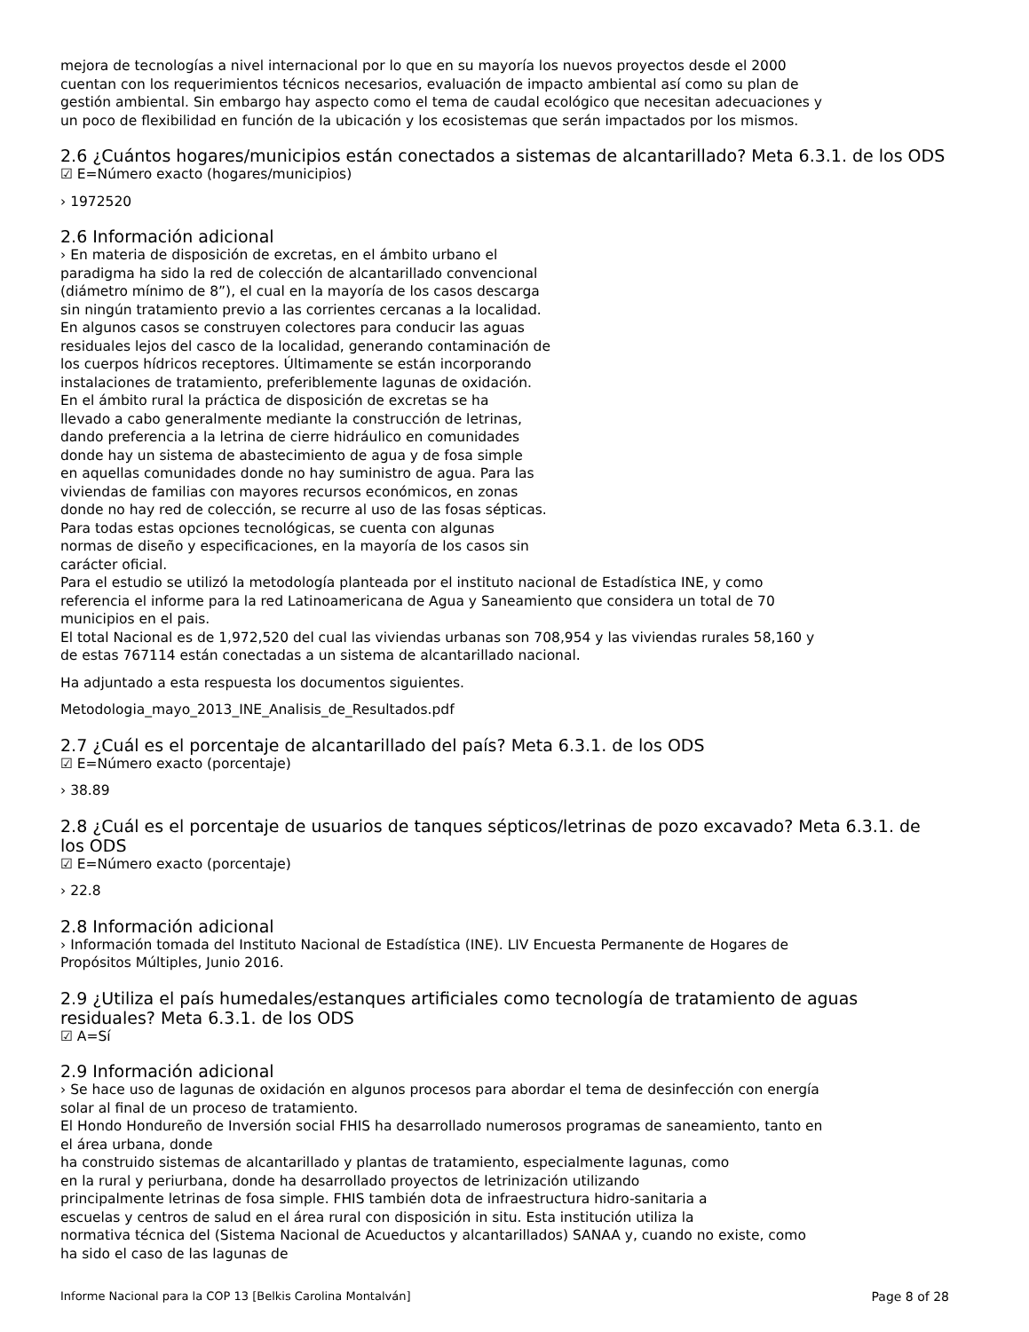mejora de tecnologías a nivel internacional por lo que en su mayoría los nuevos proyectos desde el 2000
cuentan con los requerimientos técnicos necesarios, evaluación de impacto ambiental así como su plan de
gestión ambiental. Sin embargo hay aspecto como el tema de caudal ecológico que necesitan adecuaciones y
un poco de flexibilidad en función de la ubicación y los ecosistemas que serán impactados por los mismos.
2.6 ¿Cuántos hogares/municipios están conectados a sistemas de alcantarillado? Meta 6.3.1. de los ODS
☑ E=Número exacto (hogares/municipios)
› 1972520
2.6 Información adicional
› En materia de disposición de excretas, en el ámbito urbano el
paradigma ha sido la red de colección de alcantarillado convencional
(diámetro mínimo de 8”), el cual en la mayoría de los casos descarga
sin ningún tratamiento previo a las corrientes cercanas a la localidad.
En algunos casos se construyen colectores para conducir las aguas
residuales lejos del casco de la localidad, generando contaminación de
los cuerpos hídricos receptores. Últimamente se están incorporando
instalaciones de tratamiento, preferiblemente lagunas de oxidación.
En el ámbito rural la práctica de disposición de excretas se ha
llevado a cabo generalmente mediante la construcción de letrinas,
dando preferencia a la letrina de cierre hidráulico en comunidades
donde hay un sistema de abastecimiento de agua y de fosa simple
en aquellas comunidades donde no hay suministro de agua. Para las
viviendas de familias con mayores recursos económicos, en zonas
donde no hay red de colección, se recurre al uso de las fosas sépticas.
Para todas estas opciones tecnológicas, se cuenta con algunas
normas de diseño y especificaciones, en la mayoría de los casos sin
carácter oficial.
Para el estudio se utilizó la metodología planteada por el instituto nacional de Estadística INE, y como
referencia el informe para la red Latinoamericana de Agua y Saneamiento que considera un total de 70
municipios en el pais.
El total Nacional es de 1,972,520 del cual las viviendas urbanas son 708,954 y las viviendas rurales 58,160 y
de estas 767114 están conectadas a un sistema de alcantarillado nacional.
Ha adjuntado a esta respuesta los documentos siguientes.
Metodologia_mayo_2013_INE_Analisis_de_Resultados.pdf
2.7 ¿Cuál es el porcentaje de alcantarillado del país? Meta 6.3.1. de los ODS
☑ E=Número exacto (porcentaje)
› 38.89
2.8 ¿Cuál es el porcentaje de usuarios de tanques sépticos/letrinas de pozo excavado? Meta 6.3.1. de los ODS
☑ E=Número exacto (porcentaje)
› 22.8
2.8 Información adicional
› Información tomada del Instituto Nacional de Estadística (INE). LIV Encuesta Permanente de Hogares de
Propósitos Múltiples, Junio 2016.
2.9 ¿Utiliza el país humedales/estanques artificiales como tecnología de tratamiento de aguas residuales? Meta 6.3.1. de los ODS
☑ A=Sí
2.9 Información adicional
› Se hace uso de lagunas de oxidación en algunos procesos para abordar el tema de desinfección con energía
solar al final de un proceso de tratamiento.
El Hondo Hondureño de Inversión social FHIS ha desarrollado numerosos programas de saneamiento, tanto en
el área urbana, donde
ha construido sistemas de alcantarillado y plantas de tratamiento, especialmente lagunas, como
en la rural y periurbana, donde ha desarrollado proyectos de letrinización utilizando
principalmente letrinas de fosa simple. FHIS también dota de infraestructura hidro-sanitaria a
escuelas y centros de salud en el área rural con disposición in situ. Esta institución utiliza la
normativa técnica del (Sistema Nacional de Acueductos y alcantarillados) SANAA y, cuando no existe, como
ha sido el caso de las lagunas de
Informe Nacional para la COP 13 [Belkis Carolina Montalván] Page 8 of 28